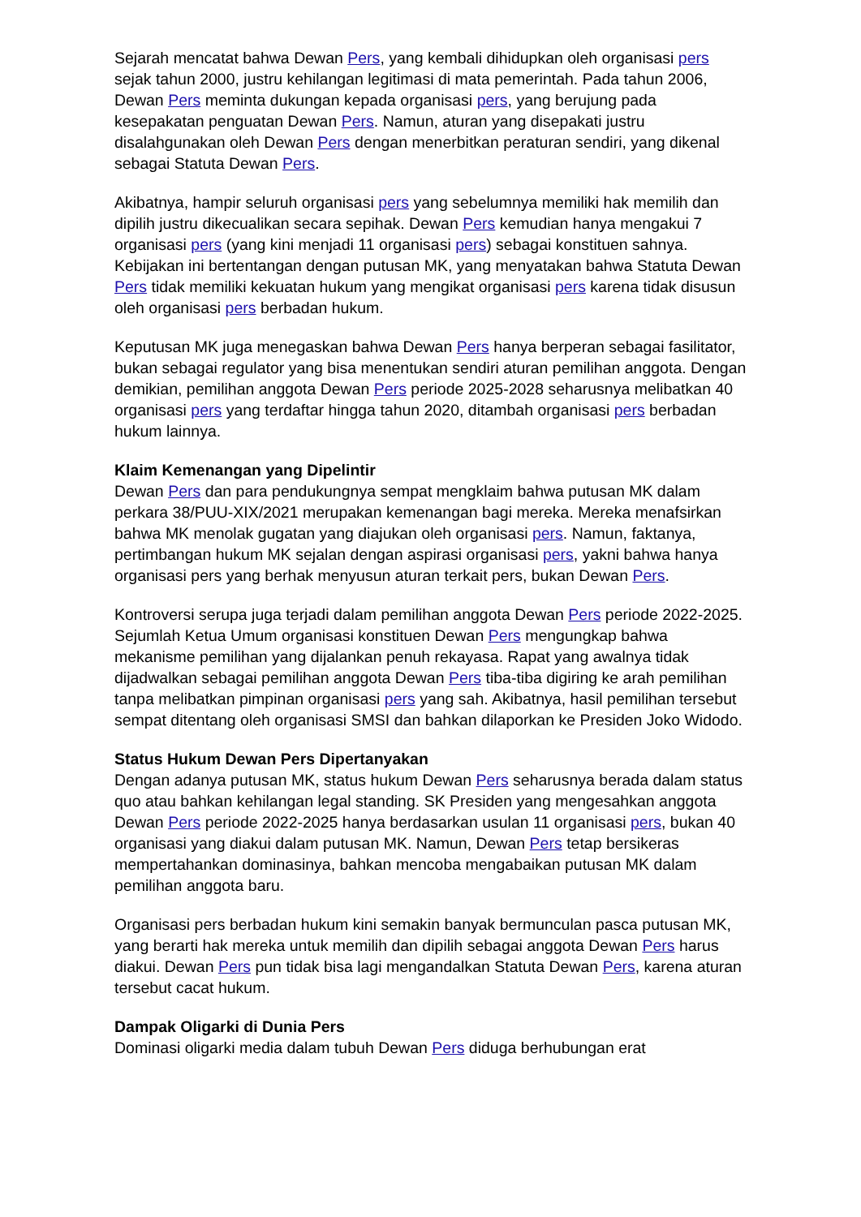Sejarah mencatat bahwa Dewan Pers, yang kembali dihidupkan oleh organisasi pers sejak tahun 2000, justru kehilangan legitimasi di mata pemerintah. Pada tahun 2006, Dewan Pers meminta dukungan kepada organisasi pers, yang berujung pada kesepakatan penguatan Dewan Pers. Namun, aturan yang disepakati justru disalahgunakan oleh Dewan Pers dengan menerbitkan peraturan sendiri, yang dikenal sebagai Statuta Dewan Pers.
Akibatnya, hampir seluruh organisasi pers yang sebelumnya memiliki hak memilih dan dipilih justru dikecualikan secara sepihak. Dewan Pers kemudian hanya mengakui 7 organisasi pers (yang kini menjadi 11 organisasi pers) sebagai konstituen sahnya. Kebijakan ini bertentangan dengan putusan MK, yang menyatakan bahwa Statuta Dewan Pers tidak memiliki kekuatan hukum yang mengikat organisasi pers karena tidak disusun oleh organisasi pers berbadan hukum.
Keputusan MK juga menegaskan bahwa Dewan Pers hanya berperan sebagai fasilitator, bukan sebagai regulator yang bisa menentukan sendiri aturan pemilihan anggota. Dengan demikian, pemilihan anggota Dewan Pers periode 2025-2028 seharusnya melibatkan 40 organisasi pers yang terdaftar hingga tahun 2020, ditambah organisasi pers berbadan hukum lainnya.
Klaim Kemenangan yang Dipelintir
Dewan Pers dan para pendukungnya sempat mengklaim bahwa putusan MK dalam perkara 38/PUU-XIX/2021 merupakan kemenangan bagi mereka. Mereka menafsirkan bahwa MK menolak gugatan yang diajukan oleh organisasi pers. Namun, faktanya, pertimbangan hukum MK sejalan dengan aspirasi organisasi pers, yakni bahwa hanya organisasi pers yang berhak menyusun aturan terkait pers, bukan Dewan Pers.
Kontroversi serupa juga terjadi dalam pemilihan anggota Dewan Pers periode 2022-2025. Sejumlah Ketua Umum organisasi konstituen Dewan Pers mengungkap bahwa mekanisme pemilihan yang dijalankan penuh rekayasa. Rapat yang awalnya tidak dijadwalkan sebagai pemilihan anggota Dewan Pers tiba-tiba digiring ke arah pemilihan tanpa melibatkan pimpinan organisasi pers yang sah. Akibatnya, hasil pemilihan tersebut sempat ditentang oleh organisasi SMSI dan bahkan dilaporkan ke Presiden Joko Widodo.
Status Hukum Dewan Pers Dipertanyakan
Dengan adanya putusan MK, status hukum Dewan Pers seharusnya berada dalam status quo atau bahkan kehilangan legal standing. SK Presiden yang mengesahkan anggota Dewan Pers periode 2022-2025 hanya berdasarkan usulan 11 organisasi pers, bukan 40 organisasi yang diakui dalam putusan MK. Namun, Dewan Pers tetap bersikeras mempertahankan dominasinya, bahkan mencoba mengabaikan putusan MK dalam pemilihan anggota baru.
Organisasi pers berbadan hukum kini semakin banyak bermunculan pasca putusan MK, yang berarti hak mereka untuk memilih dan dipilih sebagai anggota Dewan Pers harus diakui. Dewan Pers pun tidak bisa lagi mengandalkan Statuta Dewan Pers, karena aturan tersebut cacat hukum.
Dampak Oligarki di Dunia Pers
Dominasi oligarki media dalam tubuh Dewan Pers diduga berhubungan erat